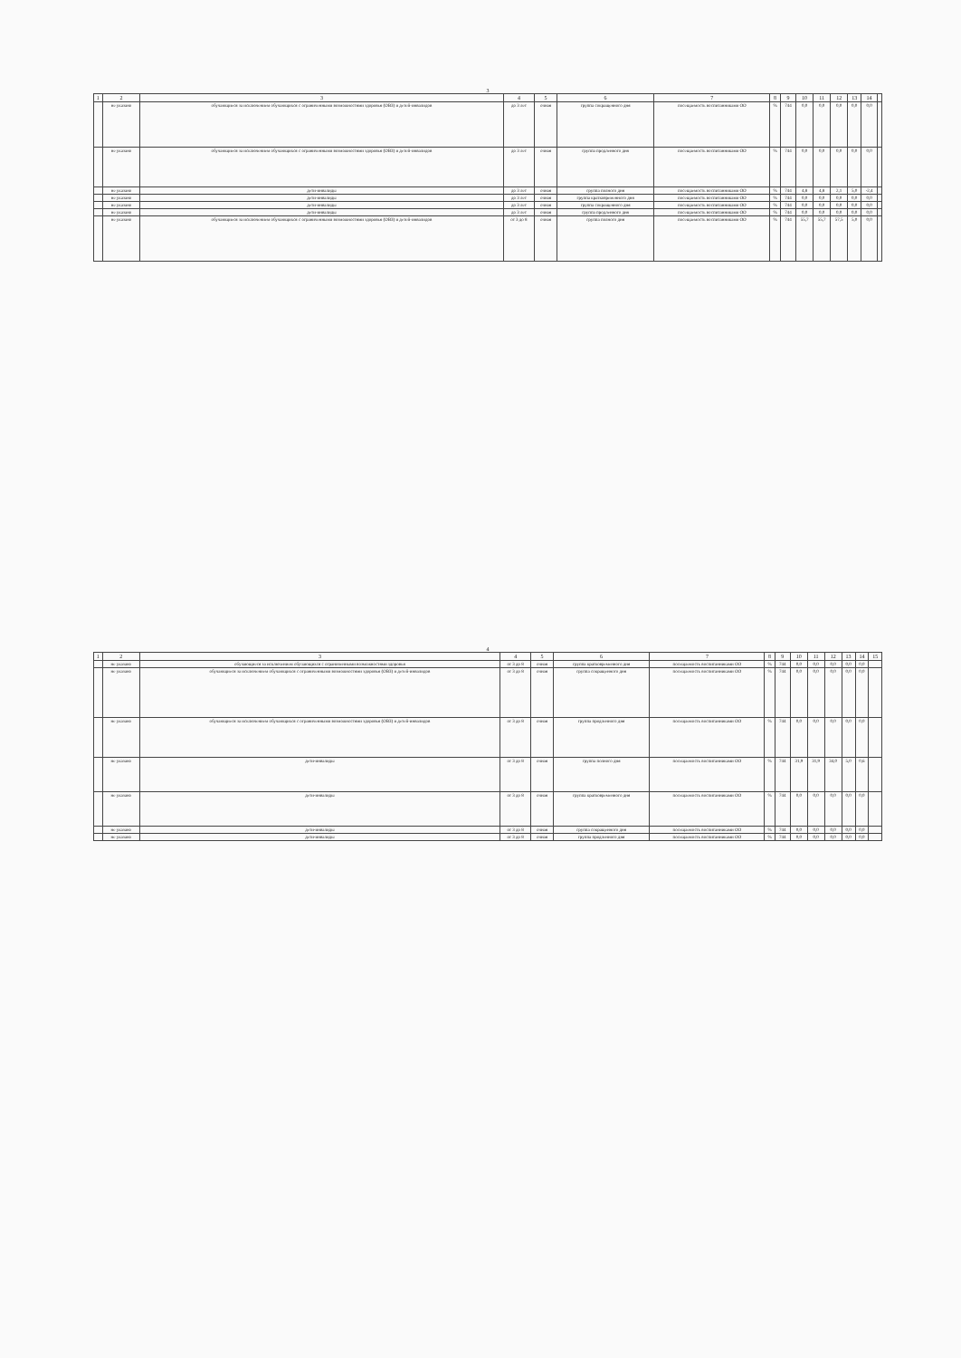3
| 1 | 2 | 3 | 4 | 5 | 6 | 7 | 8 | 9 | 10 | 11 | 12 | 13 | 14 | |
| --- | --- | --- | --- | --- | --- | --- | --- | --- | --- | --- | --- | --- | --- | --- |
| | не указано | обучающиеся за исключением обучающихся с ограниченными возможностями здоровья (ОВЗ) и детей-инвалидов | до 3 лет | очная | группа сокращенного дня | посещаемость воспитанниками ОО | % | 744 | 0,0 | 0,0 | 0,0 | 0,0 | 0,0 | |
| | не указано | обучающиеся за исключением обучающихся с ограниченными возможностями здоровья (ОВЗ) и детей-инвалидов | до 3 лет | очная | группа продленного дня | посещаемость воспитанниками ОО | % | 744 | 0,0 | 0,0 | 0,0 | 0,0 | 0,0 | |
| | не указано | дети-инвалиды | до 3 лет | очная | группа полного дня | посещаемость воспитанниками ОО | % | 744 | 4,8 | 4,8 | 2,1 | 5,0 | -2,4 | |
| | не указано | дети-инвалиды | до 3 лет | очная | группа кратковременного дня | посещаемость воспитанниками ОО | % | 744 | 0,0 | 0,0 | 0,0 | 0,0 | 0,0 | |
| | не указано | дети-инвалиды | до 3 лет | очная | группа сокращенного дня | посещаемость воспитанниками ОО | % | 744 | 0,0 | 0,0 | 0,0 | 0,0 | 0,0 | |
| | не указано | дети-инвалиды | до 3 лет | очная | группа продленного дня | посещаемость воспитанниками ОО | % | 744 | 0,0 | 0,0 | 0,0 | 0,0 | 0,0 | |
| | не указано | обучающиеся за исключением обучающихся с ограниченными возможностями здоровья (ОВЗ) и детей-инвалидов | от 3 до 8 | очная | группа полного дня | посещаемость воспитанниками ОО | % | 744 | 55,7 | 55,7 | 57,5 | 5,0 | 0,0 | |
4
| 1 | 2 | 3 | 4 | 5 | 6 | 7 | 8 | 9 | 10 | 11 | 12 | 13 | 14 | 15 |
| --- | --- | --- | --- | --- | --- | --- | --- | --- | --- | --- | --- | --- | --- | --- |
| | не указано | обучающиеся за исключением обучающихся с ограниченными возможностями здоровья | от 3 до 8 | очная | группа кратковременного дня | посещаемость воспитанниками ОО | % | 744 | 0,0 | 0,0 | 0,0 | 0,0 | 0,0 | |
| | не указано | обучающиеся за исключением обучающихся с ограниченными возможностями здоровья (ОВЗ) и детей-инвалидов | от 3 до 8 | очная | группа сокращенного дня | посещаемость воспитанниками ОО | % | 744 | 0,0 | 0,0 | 0,0 | 0,0 | 0,0 | |
| | не указано | обучающиеся за исключением обучающихся с ограниченными возможностями здоровья (ОВЗ) и детей-инвалидов | от 3 до 8 | очная | группа продленного дня | посещаемость воспитанниками ОО | % | 744 | 0,0 | 0,0 | 0,0 | 0,0 | 0,0 | |
| | не указано | дети-инвалиды | от 3 до 8 | очная | группа полного дня | посещаемость воспитанниками ОО | % | 744 | 31,9 | 31,9 | 34,0 | 5,0 | 0,6 | |
| | не указано | дети-инвалиды | от 3 до 8 | очная | группа кратковременного дня | посещаемость воспитанниками ОО | % | 744 | 0,0 | 0,0 | 0,0 | 0,0 | 0,0 | |
| | не указано | дети-инвалиды | от 3 до 8 | очная | группа сокращенного дня | посещаемость воспитанниками ОО | % | 744 | 0,0 | 0,0 | 0,0 | 0,0 | 0,0 | |
| | не указано | дети-инвалиды | от 3 до 8 | очная | группа продленного дня | посещаемость воспитанниками ОО | % | 744 | 0,0 | 0,0 | 0,0 | 0,0 | 0,0 | |